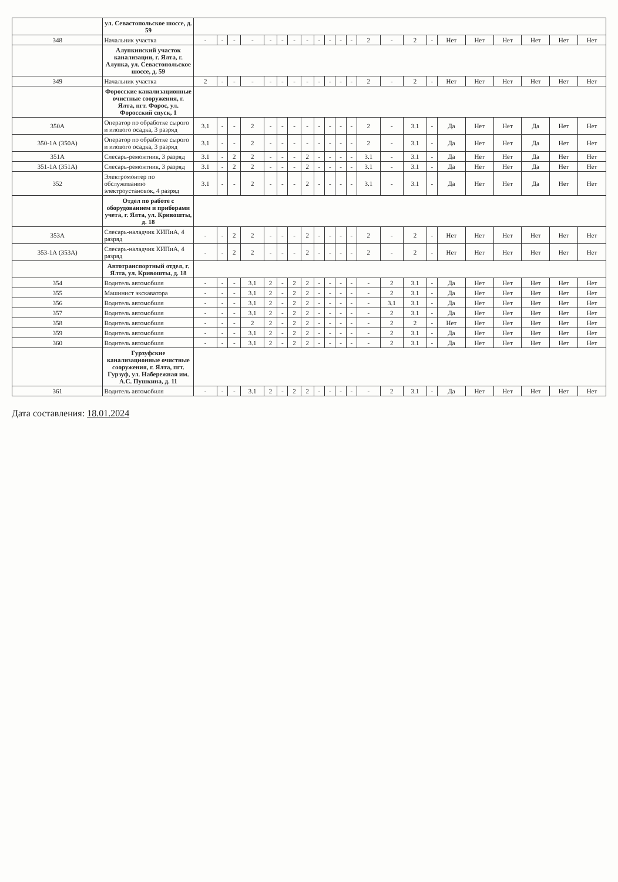| | ул. Севастопольское шоссе, д. 59 | | | | | | | | | | | | | | | | | | | | | | |
| 348 | Начальник участка | - | - | - | - | - | - | - | - | - | - | - | - | 2 | - | 2 | - | Нет | Нет | Нет | Нет | Нет | Нет |
| | Алупкинский участок канализации, г. Ялта, г. Алупка, ул. Севастопольское шоссе, д. 59 | | | | | | | | | | | | | | | | | | | | | | |
| 349 | Начальник участка | 2 | - | - | - | - | - | - | - | - | - | - | - | 2 | - | 2 | - | Нет | Нет | Нет | Нет | Нет | Нет |
| | Форосские канализационные очистные сооружения, г. Ялта, пгт. Форос, ул. Форосский спуск, 1 | | | | | | | | | | | | | | | | | | | | | | |
| 350А | Оператор по обработке сырого и илового осадка, 3 разряд | 3.1 | - | - | 2 | - | - | - | - | - | - | - | - | 2 | - | 3.1 | - | Да | Нет | Нет | Да | Нет | Нет |
| 350-1А (350А) | Оператор по обработке сырого и илового осадка, 3 разряд | 3.1 | - | - | 2 | - | - | - | - | - | - | - | - | 2 | - | 3.1 | - | Да | Нет | Нет | Да | Нет | Нет |
| 351А | Слесарь-ремонтник, 3 разряд | 3.1 | - | 2 | 2 | - | - | - | 2 | - | - | - | - | 3.1 | - | 3.1 | - | Да | Нет | Нет | Да | Нет | Нет |
| 351-1А (351А) | Слесарь-ремонтник, 3 разряд | 3.1 | - | 2 | 2 | - | - | - | 2 | - | - | - | - | 3.1 | - | 3.1 | - | Да | Нет | Нет | Да | Нет | Нет |
| 352 | Электромонтер по обслуживанию электроустановок, 4 разряд | 3.1 | - | - | 2 | - | - | - | 2 | - | - | - | - | 3.1 | - | 3.1 | - | Да | Нет | Нет | Да | Нет | Нет |
| | Отдел по работе с оборудованием и приборами учета, г. Ялта, ул. Кривошты, д. 18 | | | | | | | | | | | | | | | | | | | | | | |
| 353А | Слесарь-наладчик КИПиА, 4 разряд | - | - | 2 | 2 | - | - | - | 2 | - | - | - | - | 2 | - | 2 | - | Нет | Нет | Нет | Нет | Нет | Нет |
| 353-1А (353А) | Слесарь-наладчик КИПиА, 4 разряд | - | - | 2 | 2 | - | - | - | 2 | - | - | - | - | 2 | - | 2 | - | Нет | Нет | Нет | Нет | Нет | Нет |
| | Автотранспортный отдел, г. Ялта, ул. Кривошты, д. 18 | | | | | | | | | | | | | | | | | | | | | | |
| 354 | Водитель автомобиля | - | - | - | 3.1 | 2 | - | 2 | 2 | - | - | - | - | - | 2 | 3.1 | - | Да | Нет | Нет | Нет | Нет | Нет |
| 355 | Машинист экскаватора | - | - | - | 3.1 | 2 | - | 2 | 2 | - | - | - | - | - | 2 | 3.1 | - | Да | Нет | Нет | Нет | Нет | Нет |
| 356 | Водитель автомобиля | - | - | - | 3.1 | 2 | - | 2 | 2 | - | - | - | - | - | 3.1 | 3.1 | - | Да | Нет | Нет | Нет | Нет | Нет |
| 357 | Водитель автомобиля | - | - | - | 3.1 | 2 | - | 2 | 2 | - | - | - | - | - | 2 | 3.1 | - | Да | Нет | Нет | Нет | Нет | Нет |
| 358 | Водитель автомобиля | - | - | - | 2 | 2 | - | 2 | 2 | - | - | - | - | - | 2 | 2 | - | Нет | Нет | Нет | Нет | Нет | Нет |
| 359 | Водитель автомобиля | - | - | - | 3.1 | 2 | - | 2 | 2 | - | - | - | - | - | 2 | 3.1 | - | Да | Нет | Нет | Нет | Нет | Нет |
| 360 | Водитель автомобиля | - | - | - | 3.1 | 2 | - | 2 | 2 | - | - | - | - | - | 2 | 3.1 | - | Да | Нет | Нет | Нет | Нет | Нет |
| | Гурзуфские канализационные очистные сооружения, г. Ялта, пгт. Гурзуф, ул. Набережная им. А.С. Пушкина, д. 11 | | | | | | | | | | | | | | | | | | | | | | |
| 361 | Водитель автомобиля | - | - | - | 3.1 | 2 | - | 2 | 2 | - | - | - | - | - | 2 | 3.1 | - | Да | Нет | Нет | Нет | Нет | Нет |
Дата составления: 18.01.2024